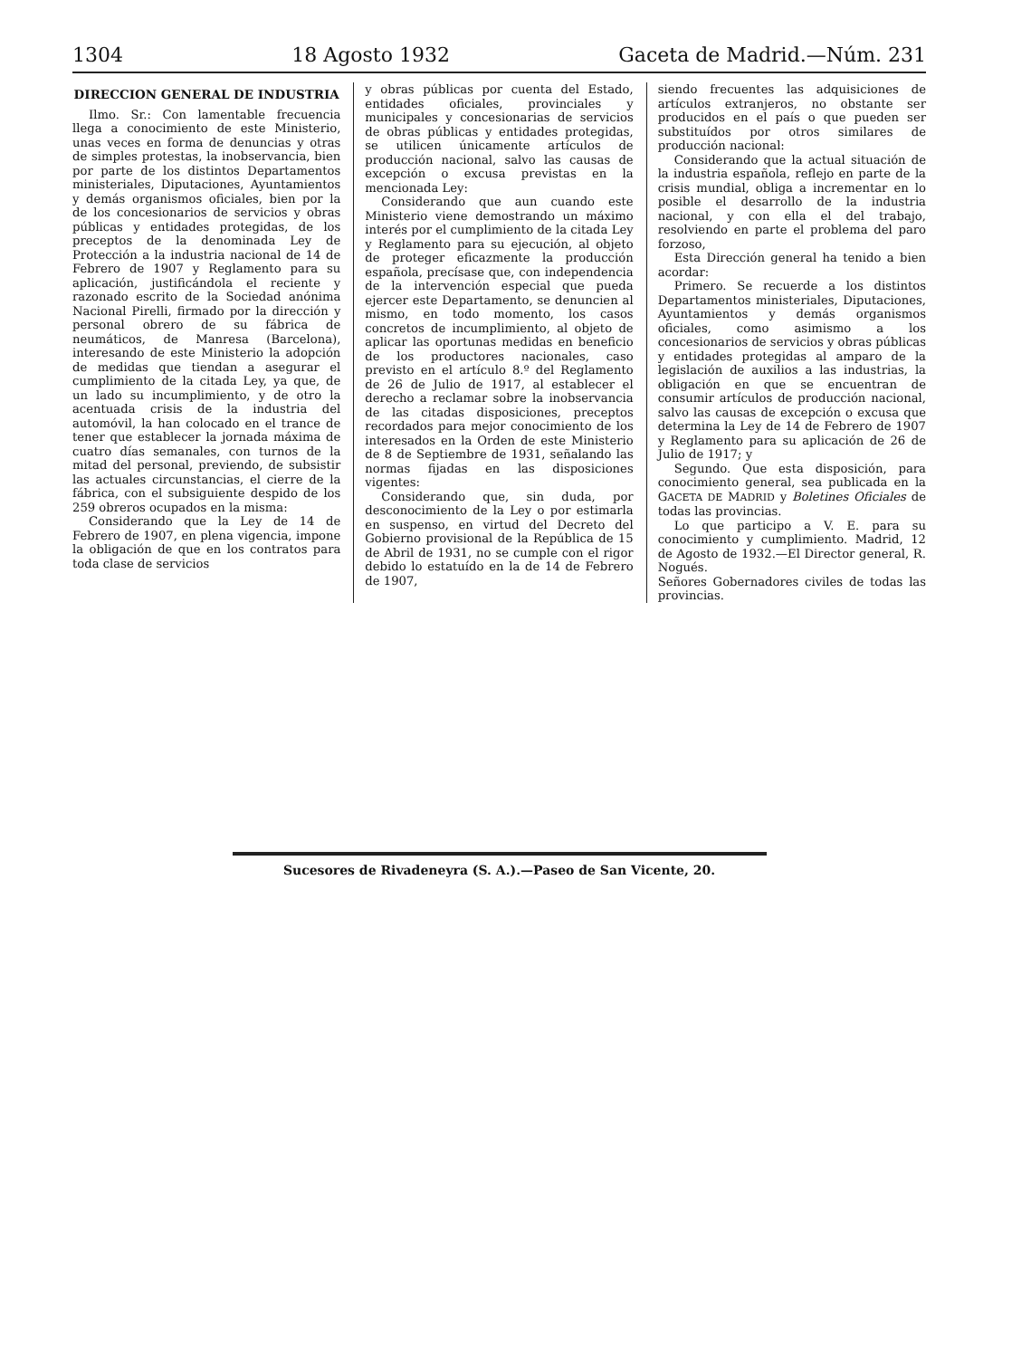1304 18 Agosto 1932 Gaceta de Madrid.—Núm. 231
DIRECCION GENERAL DE INDUSTRIA
Ilmo. Sr.: Con lamentable frecuencia llega a conocimiento de este Ministerio, unas veces en forma de denuncias y otras de simples protestas, la inobservancia, bien por parte de los distintos Departamentos ministeriales, Diputaciones, Ayuntamientos y demás organismos oficiales, bien por la de los concesionarios de servicios y obras públicas y entidades protegidas, de los preceptos de la denominada Ley de Protección a la industria nacional de 14 de Febrero de 1907 y Reglamento para su aplicación, justificándola el reciente y razonado escrito de la Sociedad anónima Nacional Pirelli, firmado por la dirección y personal obrero de su fábrica de neumáticos, de Manresa (Barcelona), interesando de este Ministerio la adopción de medidas que tiendan a asegurar el cumplimiento de la citada Ley, ya que, de un lado su incumplimiento, y de otro la acentuada crisis de la industria del automóvil, la han colocado en el trance de tener que establecer la jornada máxima de cuatro días semanales, con turnos de la mitad del personal, previendo, de subsistir las actuales circunstancias, el cierre de la fábrica, con el subsiguiente despido de los 259 obreros ocupados en la misma:
Considerando que la Ley de 14 de Febrero de 1907, en plena vigencia, impone la obligación de que en los contratos para toda clase de servicios
y obras públicas por cuenta del Estado, entidades oficiales, provinciales y municipales y concesionarias de servicios de obras públicas y entidades protegidas, se utilicen únicamente artículos de producción nacional, salvo las causas de excepción o excusa previstas en la mencionada Ley:
Considerando que aun cuando este Ministerio viene demostrando un máximo interés por el cumplimiento de la citada Ley y Reglamento para su ejecución, al objeto de proteger eficazmente la producción española, precísase que, con independencia de la intervención especial que pueda ejercer este Departamento, se denuncien al mismo, en todo momento, los casos concretos de incumplimiento, al objeto de aplicar las oportunas medidas en beneficio de los productores nacionales, caso previsto en el artículo 8.º del Reglamento de 26 de Julio de 1917, al establecer el derecho a reclamar sobre la inobservancia de las citadas disposiciones, preceptos recordados para mejor conocimiento de los interesados en la Orden de este Ministerio de 8 de Septiembre de 1931, señalando las normas fijadas en las disposiciones vigentes:
Considerando que, sin duda, por desconocimiento de la Ley o por estimarla en suspenso, en virtud del Decreto del Gobierno provisional de la República de 15 de Abril de 1931, no se cumple con el rigor debido lo estatuído en la de 14 de Febrero de 1907,
siendo frecuentes las adquisiciones de artículos extranjeros, no obstante ser producidos en el país o que pueden ser substituídos por otros similares de producción nacional:
Considerando que la actual situación de la industria española, reflejo en parte de la crisis mundial, obliga a incrementar en lo posible el desarrollo de la industria nacional, y con ella el del trabajo, resolviendo en parte el problema del paro forzoso,
Esta Dirección general ha tenido a bien acordar:
Primero. Se recuerde a los distintos Departamentos ministeriales, Diputaciones, Ayuntamientos y demás organismos oficiales, como asimismo a los concesionarios de servicios y obras públicas y entidades protegidas al amparo de la legislación de auxilios a las industrias, la obligación en que se encuentran de consumir artículos de producción nacional, salvo las causas de excepción o excusa que determina la Ley de 14 de Febrero de 1907 y Reglamento para su aplicación de 26 de Julio de 1917; y
Segundo. Que esta disposición, para conocimiento general, sea publicada en la GACETA DE MADRID y Boletines Oficiales de todas las provincias.
Lo que participo a V. E. para su conocimiento y cumplimiento. Madrid, 12 de Agosto de 1932.—El Director general, R. Nogués.
Señores Gobernadores civiles de todas las provincias.
Sucesores de Rivadeneyra (S. A.).—Paseo de San Vicente, 20.